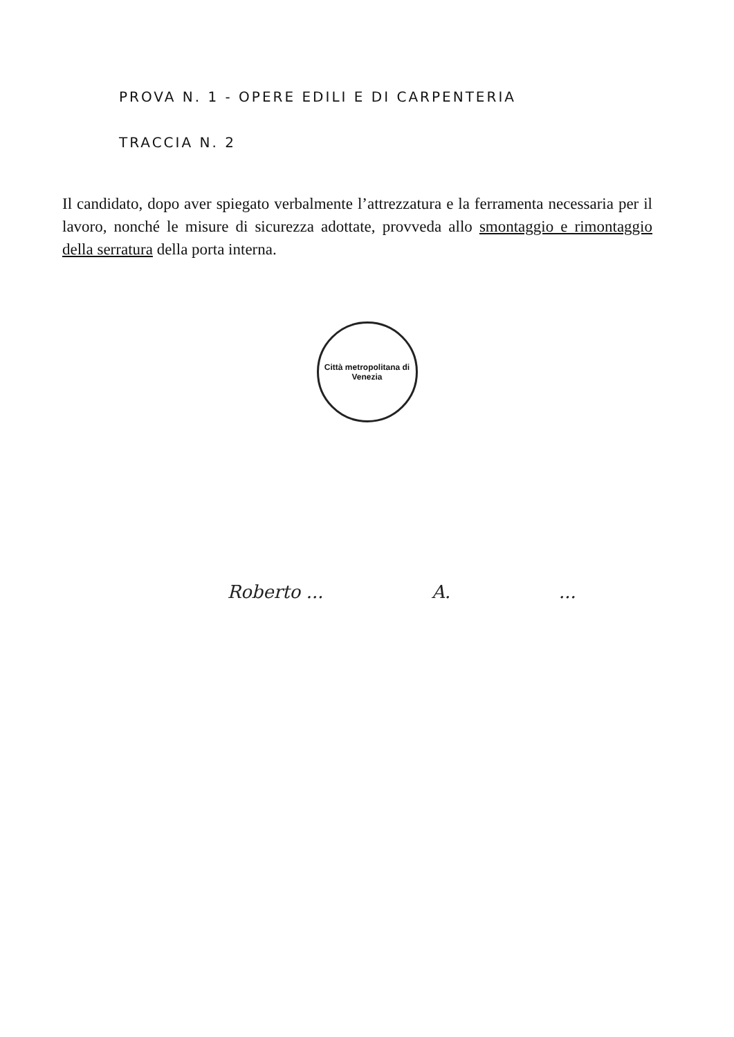PROVA N. 1 - OPERE EDILI E DI CARPENTERIA
TRACCIA N. 2
Il candidato, dopo aver spiegato verbalmente l’attrezzatura e la ferramenta necessaria per il lavoro, nonché le misure di sicurezza adottate, provveda allo smontaggio e rimontaggio della serratura della porta interna.
Città metropolitana di Venezia
Roberto ... A. ...